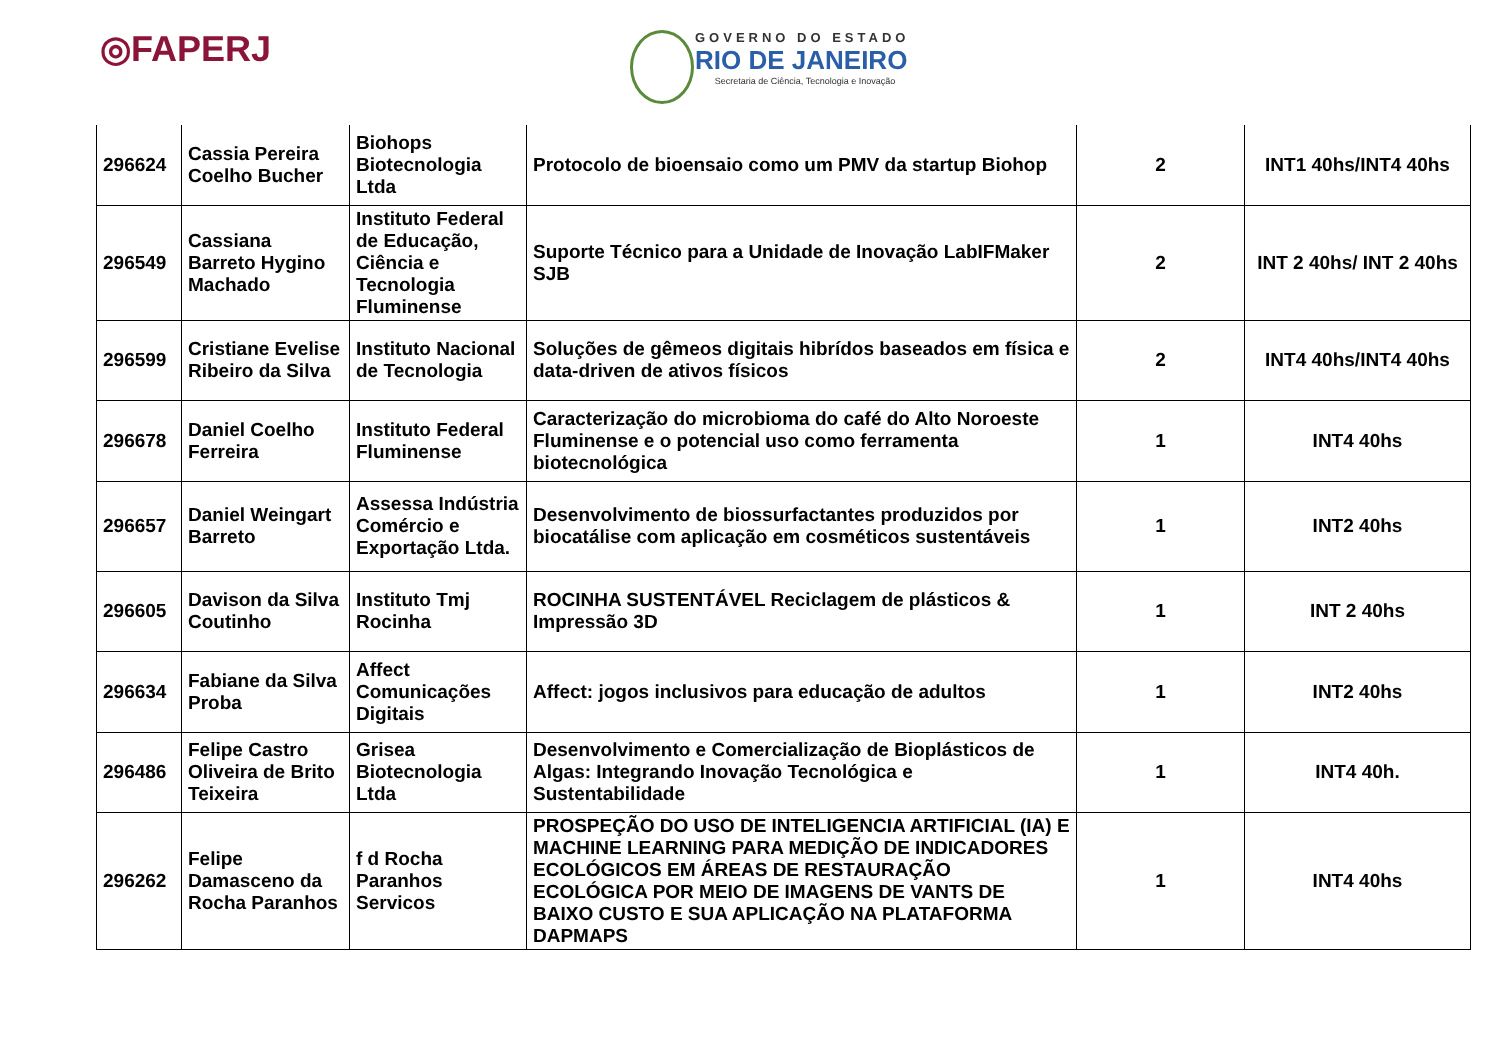◎FAPERJ
GOVERNO DO ESTADO
RIO DE JANEIRO
Secretaria de Ciência, Tecnologia e Inovação
| 296624 | Cassia Pereira Coelho Bucher | Biohops Biotecnologia Ltda | Protocolo de bioensaio como um PMV da startup Biohop | 2 | INT1 40hs/INT4 40hs |
| 296549 | Cassiana Barreto Hygino Machado | Instituto Federal de Educação, Ciência e Tecnologia Fluminense | Suporte Técnico para a Unidade de Inovação LabIFMaker SJB | 2 | INT 2 40hs/ INT 2 40hs |
| 296599 | Cristiane Evelise Ribeiro da Silva | Instituto Nacional de Tecnologia | Soluções de gêmeos digitais hibrídos baseados em física e data-driven de ativos físicos | 2 | INT4 40hs/INT4 40hs |
| 296678 | Daniel Coelho Ferreira | Instituto Federal Fluminense | Caracterização do microbioma do café do Alto Noroeste Fluminense e o potencial uso como ferramenta biotecnológica | 1 | INT4 40hs |
| 296657 | Daniel Weingart Barreto | Assessa Indústria Comércio e Exportação Ltda. | Desenvolvimento de biossurfactantes produzidos por biocatálise com aplicação em cosméticos sustentáveis | 1 | INT2 40hs |
| 296605 | Davison da Silva Coutinho | Instituto Tmj Rocinha | ROCINHA SUSTENTÁVEL Reciclagem de plásticos & Impressão 3D | 1 | INT 2 40hs |
| 296634 | Fabiane da Silva Proba | Affect Comunicações Digitais | Affect: jogos inclusivos para educação de adultos | 1 | INT2 40hs |
| 296486 | Felipe Castro Oliveira de Brito Teixeira | Grisea Biotecnologia Ltda | Desenvolvimento e Comercialização de Bioplásticos de Algas: Integrando Inovação Tecnológica e Sustentabilidade | 1 | INT4 40h. |
| 296262 | Felipe Damasceno da Rocha Paranhos | f d Rocha Paranhos Servicos | PROSPEÇÃO DO USO DE INTELIGENCIA ARTIFICIAL (IA) E MACHINE LEARNING PARA MEDIÇÃO DE INDICADORES ECOLÓGICOS EM ÁREAS DE RESTAURAÇÃO ECOLÓGICA POR MEIO DE IMAGENS DE VANTS DE BAIXO CUSTO E SUA APLICAÇÃO NA PLATAFORMA DAPMAPS | 1 | INT4 40hs |